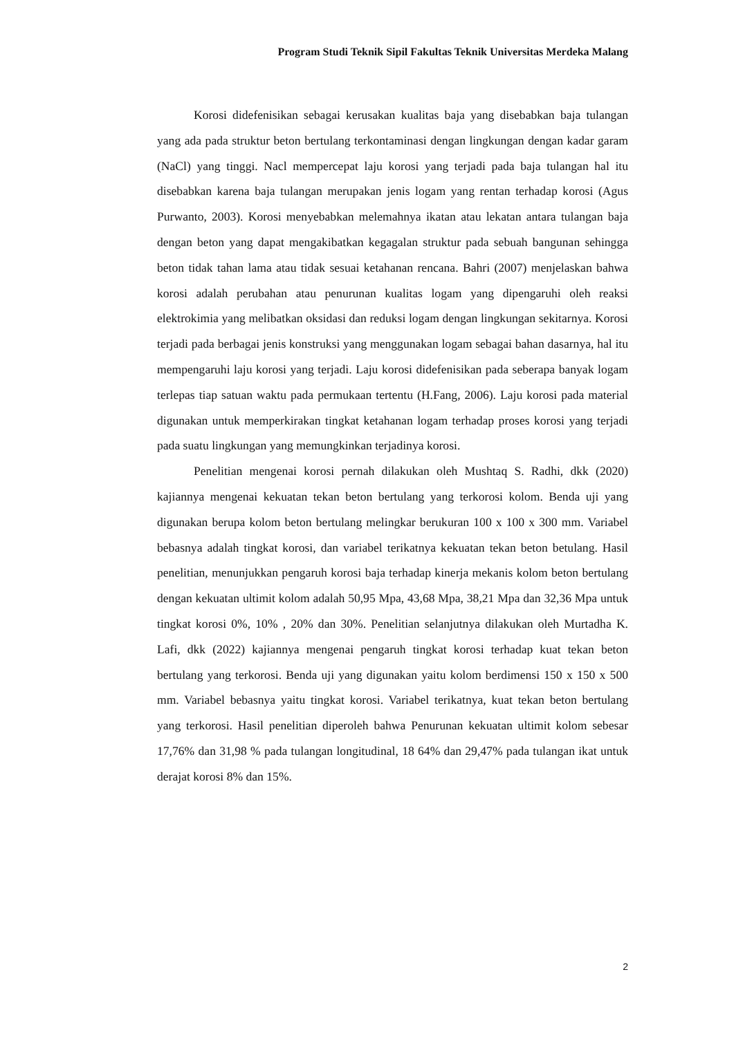Program Studi Teknik Sipil Fakultas Teknik Universitas Merdeka Malang
Korosi didefenisikan sebagai kerusakan kualitas baja yang disebabkan baja tulangan yang ada pada struktur beton bertulang terkontaminasi dengan lingkungan dengan kadar garam (NaCl) yang tinggi. Nacl mempercepat laju korosi yang terjadi pada baja tulangan hal itu disebabkan karena baja tulangan merupakan jenis logam yang rentan terhadap korosi (Agus Purwanto, 2003). Korosi menyebabkan melemahnya ikatan atau lekatan antara tulangan baja dengan beton yang dapat mengakibatkan kegagalan struktur pada sebuah bangunan sehingga beton tidak tahan lama atau tidak sesuai ketahanan rencana. Bahri (2007) menjelaskan bahwa korosi adalah perubahan atau penurunan kualitas logam yang dipengaruhi oleh reaksi elektrokimia yang melibatkan oksidasi dan reduksi logam dengan lingkungan sekitarnya. Korosi terjadi pada berbagai jenis konstruksi yang menggunakan logam sebagai bahan dasarnya, hal itu mempengaruhi laju korosi yang terjadi. Laju korosi didefenisikan pada seberapa banyak logam terlepas tiap satuan waktu pada permukaan tertentu (H.Fang, 2006). Laju korosi pada material digunakan untuk memperkirakan tingkat ketahanan logam terhadap proses korosi yang terjadi pada suatu lingkungan yang memungkinkan terjadinya korosi.
Penelitian mengenai korosi pernah dilakukan oleh Mushtaq S. Radhi, dkk (2020) kajiannya mengenai kekuatan tekan beton bertulang yang terkorosi kolom. Benda uji yang digunakan berupa kolom beton bertulang melingkar berukuran 100 x 100 x 300 mm. Variabel bebasnya adalah tingkat korosi, dan variabel terikatnya kekuatan tekan beton betulang. Hasil penelitian, menunjukkan pengaruh korosi baja terhadap kinerja mekanis kolom beton bertulang dengan kekuatan ultimit kolom adalah 50,95 Mpa, 43,68 Mpa, 38,21 Mpa dan 32,36 Mpa untuk tingkat korosi 0%, 10% , 20% dan 30%. Penelitian selanjutnya dilakukan oleh Murtadha K. Lafi, dkk (2022) kajiannya mengenai pengaruh tingkat korosi terhadap kuat tekan beton bertulang yang terkorosi. Benda uji yang digunakan yaitu kolom berdimensi 150 x 150 x 500 mm. Variabel bebasnya yaitu tingkat korosi. Variabel terikatnya, kuat tekan beton bertulang yang terkorosi. Hasil penelitian diperoleh bahwa Penurunan kekuatan ultimit kolom sebesar 17,76% dan 31,98 % pada tulangan longitudinal, 18 64% dan 29,47% pada tulangan ikat untuk derajat korosi 8% dan 15%.
2